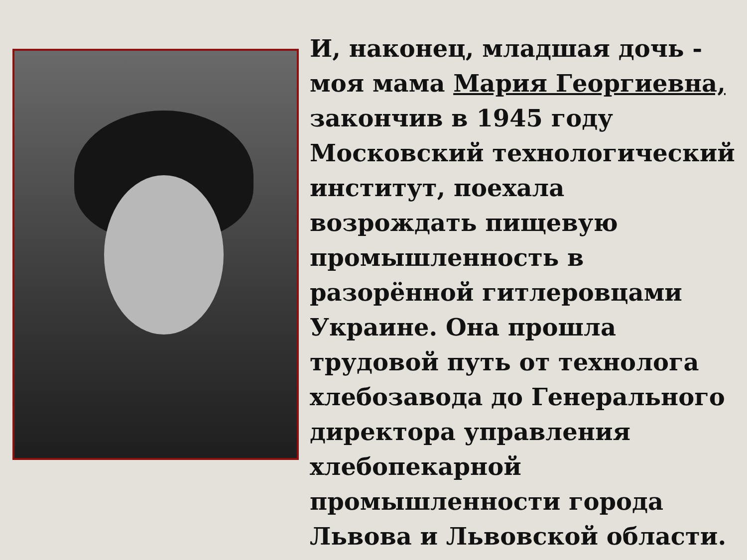И, наконец, младшая дочь - моя мама Мария Георгиевна, закончив в 1945 году Московский технологический институт, поехала возрождать пищевую промышленность в разорённой гитлеровцами Украине. Она прошла трудовой путь от технолога хлебозавода до Генерального директора управления хлебопекарной промышленности города Львова и Львовской области.